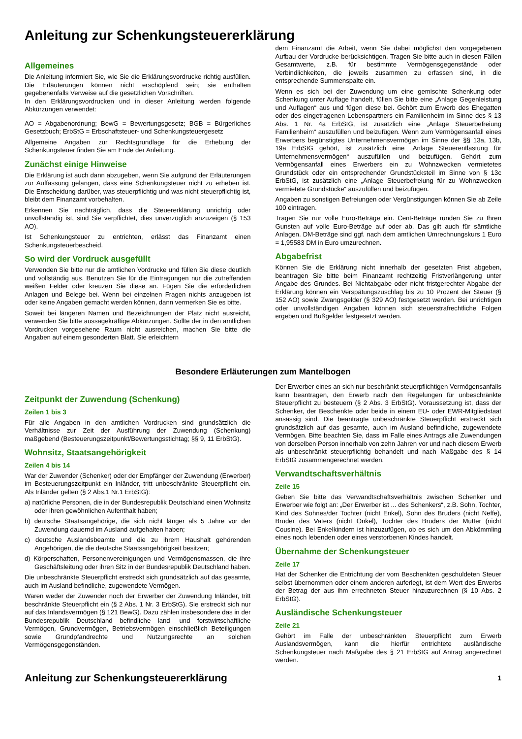Anleitung zur Schenkungsteuererklärung
Allgemeines
Die Anleitung informiert Sie, wie Sie die Erklärungsvordrucke richtig ausfüllen. Die Erläuterungen können nicht erschöpfend sein; sie enthalten gegebenenfalls Verweise auf die gesetzlichen Vorschriften.
In den Erklärungsvordrucken und in dieser Anleitung werden folgende Abkürzungen verwendet:
AO = Abgabenordnung; BewG = Bewertungsgesetz; BGB = Bürgerliches Gesetzbuch; ErbStG = Erbschaftsteuer- und Schenkungsteuergesetz
Allgemeine Angaben zur Rechtsgrundlage für die Erhebung der Schenkungsteuer finden Sie am Ende der Anleitung.
Zunächst einige Hinweise
Die Erklärung ist auch dann abzugeben, wenn Sie aufgrund der Erläuterungen zur Auffassung gelangen, dass eine Schenkungsteuer nicht zu erheben ist. Die Entscheidung darüber, was steuerpflichtig und was nicht steuerpflichtig ist, bleibt dem Finanzamt vorbehalten.
Erkennen Sie nachträglich, dass die Steuererklärung unrichtig oder unvollständig ist, sind Sie verpflichtet, dies unverzüglich anzuzeigen (§ 153 AO).
Ist Schenkungsteuer zu entrichten, erlässt das Finanzamt einen Schenkungsteuerbescheid.
So wird der Vordruck ausgefüllt
Verwenden Sie bitte nur die amtlichen Vordrucke und füllen Sie diese deutlich und vollständig aus. Benutzen Sie für die Eintragungen nur die zutreffenden weißen Felder oder kreuzen Sie diese an. Fügen Sie die erforderlichen Anlagen und Belege bei. Wenn bei einzelnen Fragen nichts anzugeben ist oder keine Angaben gemacht werden können, dann vermerken Sie es bitte.
Soweit bei längeren Namen und Bezeichnungen der Platz nicht ausreicht, verwenden Sie bitte aussagekräftige Abkürzungen. Sollte der in den amtlichen Vordrucken vorgesehene Raum nicht ausreichen, machen Sie bitte die Angaben auf einem gesonderten Blatt. Sie erleichtern
dem Finanzamt die Arbeit, wenn Sie dabei möglichst den vorgegebenen Aufbau der Vordrucke berücksichtigen. Tragen Sie bitte auch in diesen Fällen Gesamtwerte, z.B. für bestimmte Vermögensgegenstände oder Verbindlichkeiten, die jeweils zusammen zu erfassen sind, in die entsprechende Summenspalte ein.
Wenn es sich bei der Zuwendung um eine gemischte Schenkung oder Schenkung unter Auflage handelt, füllen Sie bitte eine „Anlage Gegenleistung und Auflagen“ aus und fügen diese bei. Gehört zum Erwerb des Ehegatten oder des eingetragenen Lebenspartners ein Familienheim im Sinne des § 13 Abs. 1 Nr. 4a ErbStG, ist zusätzlich eine „Anlage Steuerbefreiung Familienheim“ auszufüllen und beizufügen. Wenn zum Vermögensanfall eines Erwerbers begünstigtes Unternehmensvermögen im Sinne der §§ 13a, 13b, 19a ErbStG gehört, ist zusätzlich eine „Anlage Steuerentlastung für Unternehmensvermögen“ auszufüllen und beizufügen. Gehört zum Vermögensanfall eines Erwerbers ein zu Wohnzwecken vermietetes Grundstück oder ein entsprechender Grundstücksteil im Sinne von § 13c ErbStG, ist zusätzlich eine „Anlage Steuerbefreiung für zu Wohnzwecken vermietete Grundstücke“ auszufüllen und beizufügen.
Angaben zu sonstigen Befreiungen oder Vergünstigungen können Sie ab Zeile 100 eintragen.
Tragen Sie nur volle Euro-Beträge ein. Cent-Beträge runden Sie zu Ihren Gunsten auf volle Euro-Beträge auf oder ab. Das gilt auch für sämtliche Anlagen. DM-Beträge sind ggf. nach dem amtlichen Umrechnungskurs 1 Euro = 1,95583 DM in Euro umzurechnen.
Abgabefrist
Können Sie die Erklärung nicht innerhalb der gesetzten Frist abgeben, beantragen Sie bitte beim Finanzamt rechtzeitig Fristverlängerung unter Angabe des Grundes. Bei Nichtabgabe oder nicht fristgerechter Abgabe der Erklärung können ein Verspätungszuschlag bis zu 10 Prozent der Steuer (§ 152 AO) sowie Zwangsgelder (§ 329 AO) festgesetzt werden. Bei unrichtigen oder unvollständigen Angaben können sich steuerstrafrechtliche Folgen ergeben und Bußgelder festgesetzt werden.
Besondere Erläuterungen zum Mantelbogen
Zeitpunkt der Zuwendung (Schenkung)
Zeilen 1 bis 3
Für alle Angaben in den amtlichen Vordrucken sind grundsätzlich die Verhältnisse zur Zeit der Ausführung der Zuwendung (Schenkung) maßgebend (Besteuerungszeitpunkt/Bewertungsstichtag; §§ 9, 11 ErbStG).
Wohnsitz, Staatsangehörigkeit
Zeilen 4 bis 14
War der Zuwender (Schenker) oder der Empfänger der Zuwendung (Erwerber) im Besteuerungszeitpunkt ein Inländer, tritt unbeschränkte Steuerpflicht ein. Als Inländer gelten (§ 2 Abs.1 Nr.1 ErbStG):
a) natürliche Personen, die in der Bundesrepublik Deutschland einen Wohnsitz oder ihren gewöhnlichen Aufenthalt haben;
b) deutsche Staatsangehörige, die sich nicht länger als 5 Jahre vor der Zuwendung dauernd im Ausland aufgehalten haben;
c) deutsche Auslandsbeamte und die zu ihrem Haushalt gehörenden Angehörigen, die die deutsche Staatsangehörigkeit besitzen;
d) Körperschaften, Personenvereinigungen und Vermögensmassen, die ihre Geschäftsleitung oder ihren Sitz in der Bundesrepublik Deutschland haben.
Die unbeschränkte Steuerpflicht erstreckt sich grundsätzlich auf das gesamte, auch im Ausland befindliche, zugewendete Vermögen.
Waren weder der Zuwender noch der Erwerber der Zuwendung Inländer, tritt beschränkte Steuerpflicht ein (§ 2 Abs. 1 Nr. 3 ErbStG). Sie erstreckt sich nur auf das Inlandsvermögen (§ 121 BewG). Dazu zählen insbesondere das in der Bundesrepublik Deutschland befindliche land- und forstwirtschaftliche Vermögen, Grundvermögen, Betriebsvermögen einschließlich Beteiligungen sowie Grundpfandrechte und Nutzungsrechte an solchen Vermögensgegenständen.
Der Erwerber eines an sich nur beschränkt steuerpflichtigen Vermögensanfalls kann beantragen, den Erwerb nach den Regelungen für unbeschränkte Steuerpflicht zu besteuern (§ 2 Abs. 3 ErbStG). Voraussetzung ist, dass der Schenker, der Beschenkte oder beide in einem EU- oder EWR-Mitgliedstaat ansässig sind. Die beantragte unbeschränkte Steuerpflicht erstreckt sich grundsätzlich auf das gesamte, auch im Ausland befindliche, zugewendete Vermögen. Bitte beachten Sie, dass im Falle eines Antrags alle Zuwendungen von derselben Person innerhalb von zehn Jahren vor und nach diesem Erwerb als unbeschränkt steuerpflichtig behandelt und nach Maßgabe des § 14 ErbStG zusammengerechnet werden.
Verwandtschaftsverhältnis
Zeile 15
Geben Sie bitte das Verwandtschaftsverhältnis zwischen Schenker und Erwerber wie folgt an: „Der Erwerber ist ... des Schenkers“, z.B. Sohn, Tochter, Kind des Sohnes/der Tochter (nicht Enkel), Sohn des Bruders (nicht Neffe), Bruder des Vaters (nicht Onkel), Tochter des Bruders der Mutter (nicht Cousine). Bei Enkelkindern ist hinzuzufügen, ob es sich um den Abkömmling eines noch lebenden oder eines verstorbenen Kindes handelt.
Übernahme der Schenkungsteuer
Zeile 17
Hat der Schenker die Entrichtung der vom Beschenkten geschuldeten Steuer selbst übernommen oder einem anderen auferlegt, ist dem Wert des Erwerbs der Betrag der aus ihm errechneten Steuer hinzuzurechnen (§ 10 Abs. 2 ErbStG).
Ausländische Schenkungsteuer
Zeile 21
Gehört im Falle der unbeschränkten Steuerpflicht zum Erwerb Auslandsvermögen, kann die hierfür entrichtete ausländische Schenkungsteuer nach Maßgabe des § 21 ErbStG auf Antrag angerechnet werden.
Anleitung zur Schenkungsteuererklärung 1